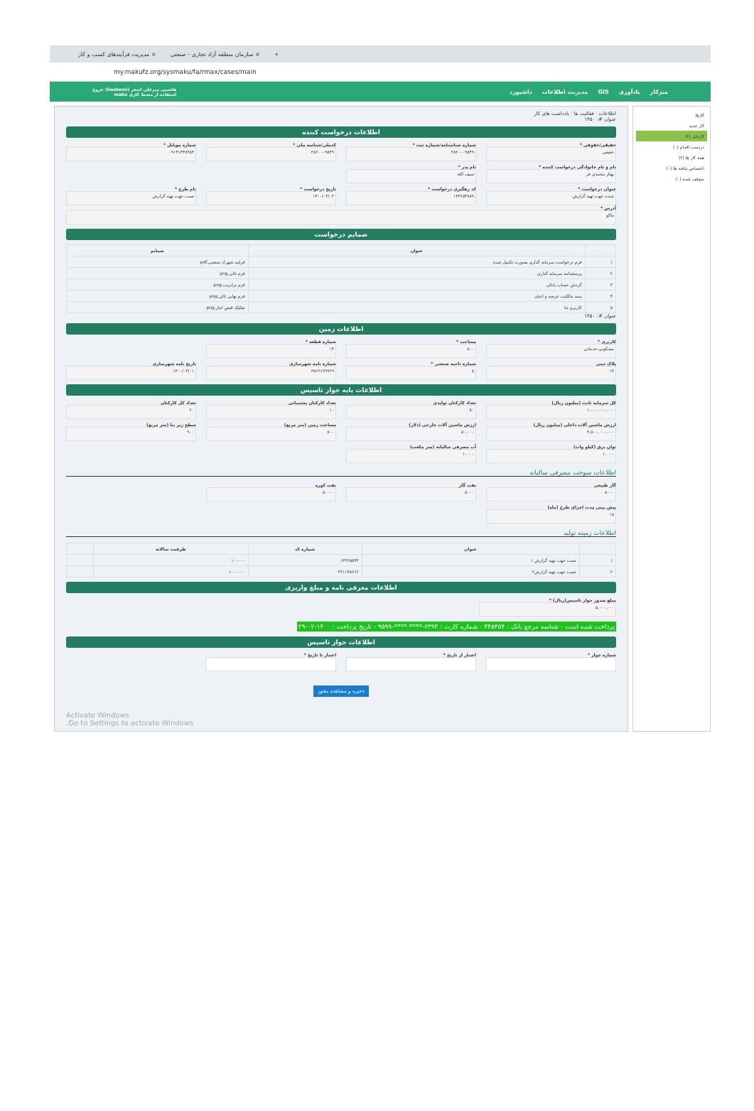مدیریت فرآیندهای کسب و کار × سازمان منطقه آزاد تجاری - صنعتی × +
my.makufz.org/sysmaku/fa/rmax/cases/main
میزکار یادآوری GIS مدیریت اطلاعات داشبورد هاشمی میرعلی اصغر (hashemi) خروج
استفاده از محیط کاری maku
کارها
کار جدید
کارتابل (۲)
دردست اقدام (۰)
همه کار ها (۲)
اختصاص نیافته ها (۰)
متوقف شده (۰)
اطلاعات · فعالیت ها · یادداشت های کار
عنوان #: ۱۴۵۰
اطلاعات درخواست کننده
حقیقی/حقوقی *
حقیقی
شماره شناسنامه/شماره ثبت *
۲۸۲۰۰۰۹۵۴۹
کدملی/شناسه ملی *
۲۸۲۰۰۰۹۵۴۹
شماره موبایل *
۰۹۱۴۱۴۴۷۴۵۴
نام و نام خانوادگی درخواست کننده *
بهناز محمدی فر
نام پدر *
سیف الله
عنوان درخواست *
تست جهت تهیه گزارش
کد رهگیری درخواست *
۱۳۳۶۵۴۷۸۹
تاریخ درخواست *
۱۴۰۰/۰۳/۰۳
نام طرح *
تست جهت تهیه گزارش
آدرس *
ماکو
ضمایم درخواست
| | عنوان | ضمایم |
| --- | --- | --- |
| ۱ | فرم درخواست سرمایه گذاری بصورت تکمیل شده | فرایند شهرک صنعتی.pdf |
| ۲ | پرسشنامه سرمایه گذاری | فرم تالی.png |
| ۳ | گردش حساب بانکی | فرم ترانزیت.png |
| ۴ | سند مالکیت عرصه و اعیان | فرم نهایی تالی.png |
| ۵ | کاربری ثنا | تفکیک قبض انبار.png |
عنوان #: ۱۴۵۰
اطلاعات زمین
کاربری *
مسکونی-خدماتی
مساحت *
۸۰۰
شماره قطعه *
۱۴
پلاک ثبتی
۱۴
شماره ناحیه صنعتی *
۵
شماره نامه شهرسازی
۴۵۶۶۶۶۹۹۶۹
تاریخ نامه شهرسازی
۱۴۰۰/۰۳/۰۱
اطلاعات پایه جواز تاسیس
کل سرمایه ثابت (میلیون ریال)
۱,۰۰۰,۰۰۰,۰۰۰
تعداد کارکنان تولیدی
۵۰
تعداد کارکنان پشتیبانی
۱۰
تعداد کل کارکنان
۶۰
ارزش ماشین آلات داخلی (میلیون ریال)
۴,۵۰۰,۰۰۰,۰۰۰
ارزش ماشین آلات خارجی (دلار)
۵۰,۰۰۰
مساحت زمین (متر مربع)
۸۰۰
سطح زیر بنا (متر مربع)
۹۰۰
توان برق (کیلو وات)
۱۰۰۰۰
آب مصرفی سالیانه (متر مکعب)
۱۰۰۰۰
اطلاعات سوخت مصرفی سالیانه
گاز طبیعی
۸۰۰۰
نفت گاز
۵۰۰۰
نفت کوره
۵۰۰۰۰
پیش بینی مدت اجرای طرح (ماه)
۱۵
اطلاعات زمینه تولید
| | عنوان | شماره کد | ظرفیت سالانه | |
| --- | --- | --- | --- | --- |
| ۱ | تست جهت تهیه گزارش ۱ | ۱۳۳۶۵۵۴۴ | ۱۰۰۰۰۰ | |
| ۲ | تست جهت تهیه گزارش۲ | ۳۲۱۱۴۵۶۶۶ | ۱۰۰۰۰۰۰ | |
اطلاعات معرفی نامه و مبلغ واریزی
مبلغ صدور جواز تاسیس(ریال) *
۵,۰۰۰,۰۰۰
پرداخت شده است - شناسه مرجع بانک : ۴۴۵۴۵۴ - شماره کارت : ۶۳۹۳-****-****-۹۵۹۹ - تاریخ پرداخت : ۱۴۰۰-۰۲-۲۹
اطلاعات جواز تاسیس
شماره جواز *
اعتبار از تاریخ *
اعتبار تا تاریخ *
ذخیره و مشاهده مجوز
Activate Windows
Go to Settings to activate Windows.